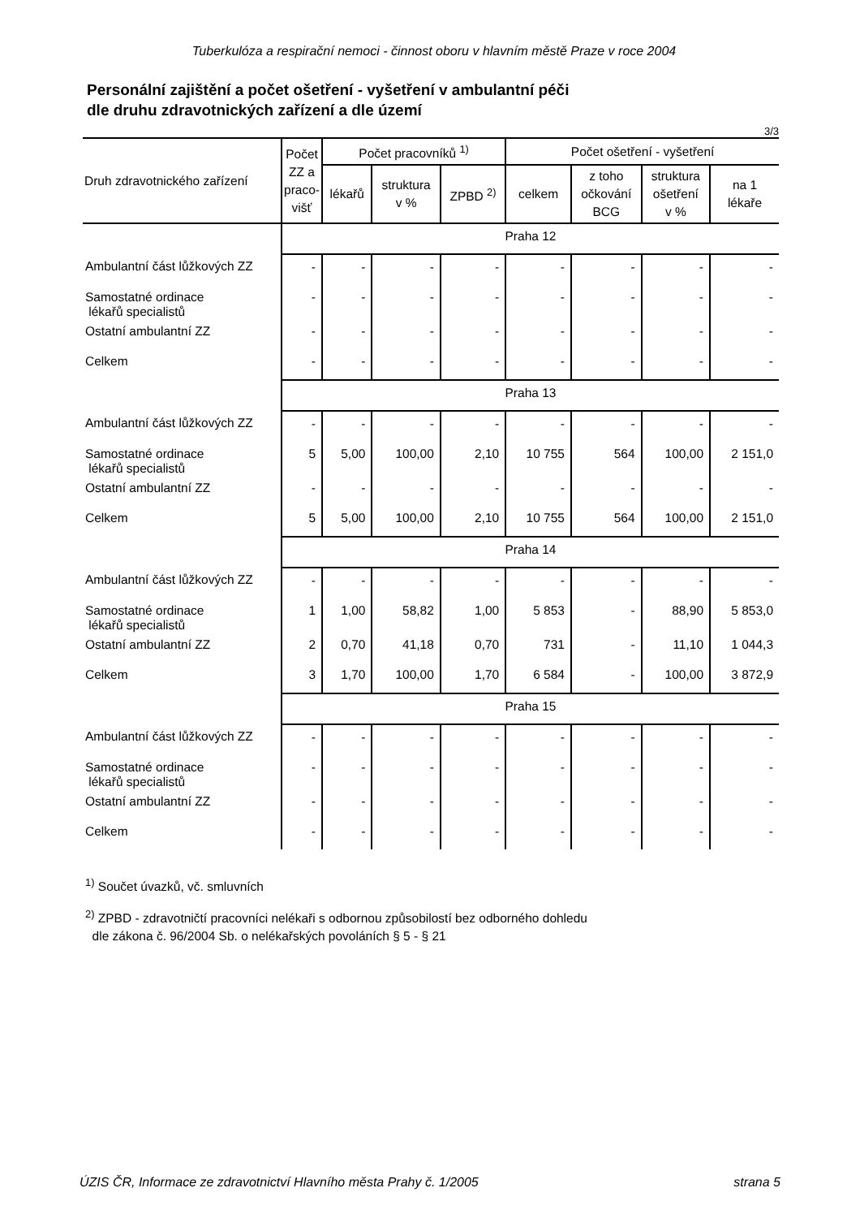Tuberkulóza a respirační nemoci - činnost oboru v hlavním městě Praze v roce 2004
Personální zajištění a počet ošetření - vyšetření v ambulantní péči
dle druhu zdravotnických zařízení a dle území
3/3
| Druh zdravotnického zařízení | Počet ZZ a praco- višť | Počet pracovníků <sup>1)</sup> | | | Počet ošetření - vyšetření | | | |
| --- | --- | --- | --- | --- | --- | --- | --- | --- |
| | | lékařů | struktura v % | ZPBD <sup>2)</sup> | celkem | z toho očkování BCG | struktura ošetření v % | na 1 lékaře |
| | Praha 12 | | | | | | | |
| Ambulantní část lůžkových ZZ | - | - | - | - | - | - | - | - |
| Samostatné ordinace lékařů specialistů | - | - | - | - | - | - | - | - |
| Ostatní ambulantní ZZ | - | - | - | - | - | - | - | - |
| Celkem | - | - | - | - | - | - | - | - |
| | Praha 13 | | | | | | | |
| Ambulantní část lůžkových ZZ | - | - | - | - | - | - | - | - |
| Samostatné ordinace lékařů specialistů | 5 | 5,00 | 100,00 | 2,10 | 10 755 | 564 | 100,00 | 2 151,0 |
| Ostatní ambulantní ZZ | - | - | - | - | - | - | - | - |
| Celkem | 5 | 5,00 | 100,00 | 2,10 | 10 755 | 564 | 100,00 | 2 151,0 |
| | Praha 14 | | | | | | | |
| Ambulantní část lůžkových ZZ | - | - | - | - | - | - | - | - |
| Samostatné ordinace lékařů specialistů | 1 | 1,00 | 58,82 | 1,00 | 5 853 | - | 88,90 | 5 853,0 |
| Ostatní ambulantní ZZ | 2 | 0,70 | 41,18 | 0,70 | 731 | - | 11,10 | 1 044,3 |
| Celkem | 3 | 1,70 | 100,00 | 1,70 | 6 584 | - | 100,00 | 3 872,9 |
| | Praha 15 | | | | | | | |
| Ambulantní část lůžkových ZZ | - | - | - | - | - | - | - | - |
| Samostatné ordinace lékařů specialistů | - | - | - | - | - | - | - | - |
| Ostatní ambulantní ZZ | - | - | - | - | - | - | - | - |
| Celkem | - | - | - | - | - | - | - | - |
<sup>1)</sup> Součet úvazků, vč. smluvních
<sup>2)</sup> ZPBD - zdravotničtí pracovníci nelékaři s odbornou způsobilostí bez odborného dohledu
dle zákona č. 96/2004 Sb. o nelékařských povoláních § 5 - § 21
ÚZIS ČR, Informace ze zdravotnictví Hlavního města Prahy č. 1/2005 strana 5